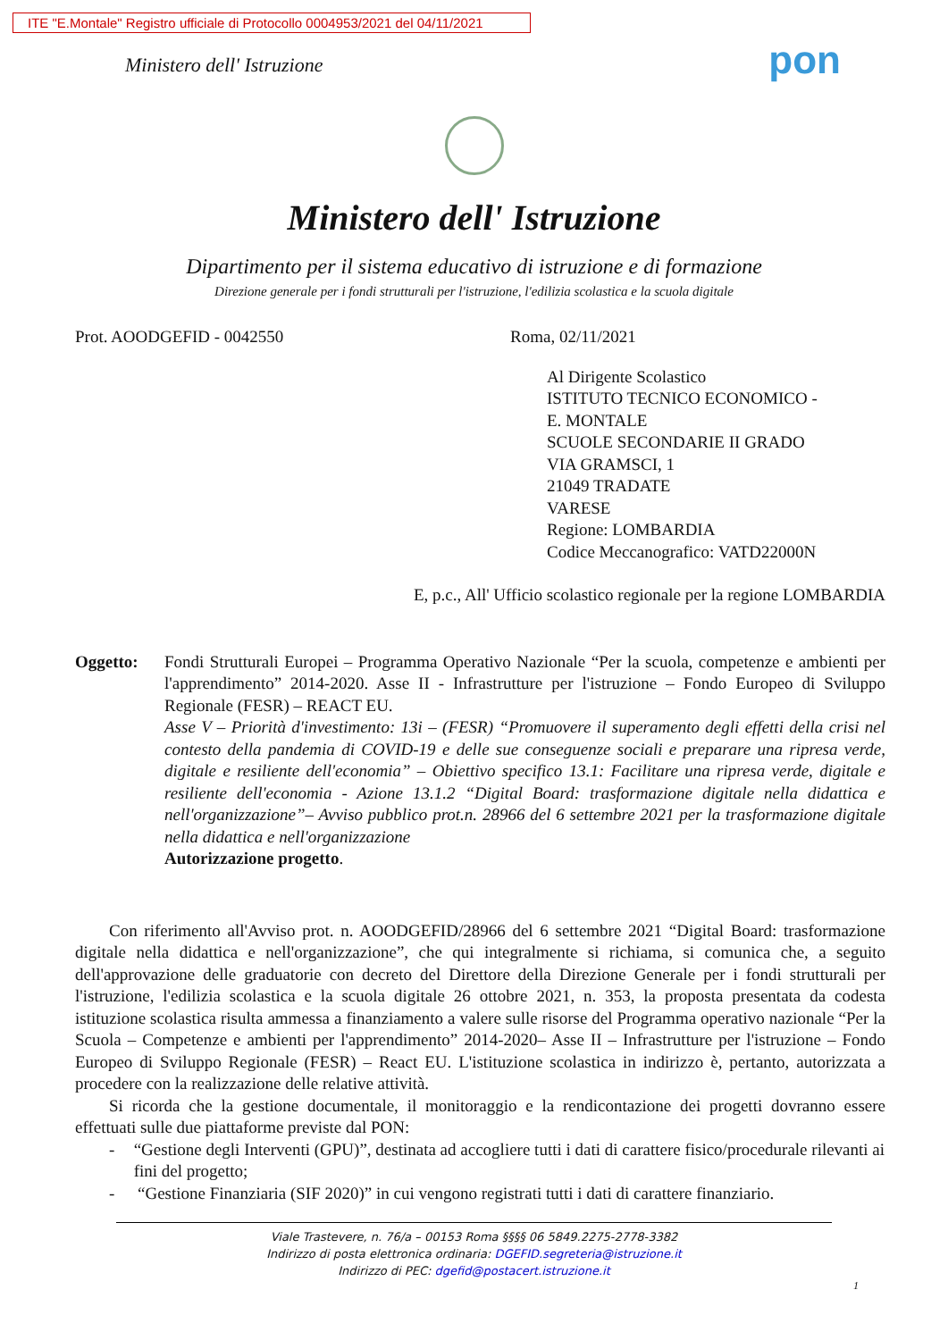ITE "E.Montale" Registro ufficiale di Protocollo 0004953/2021 del 04/11/2021
Ministero dell' Istruzione pon
Ministero dell' Istruzione
Dipartimento per il sistema educativo di istruzione e di formazione
Direzione generale per i fondi strutturali per l'istruzione, l'edilizia scolastica e la scuola digitale
Prot. AOODGEFID - 0042550 Roma, 02/11/2021
Al Dirigente Scolastico
ISTITUTO TECNICO ECONOMICO -
E. MONTALE
SCUOLE SECONDARIE II GRADO
VIA GRAMSCI, 1
21049 TRADATE
VARESE
Regione: LOMBARDIA
Codice Meccanografico: VATD22000N
E, p.c., All' Ufficio scolastico regionale per la regione LOMBARDIA
Oggetto: Fondi Strutturali Europei – Programma Operativo Nazionale “Per la scuola, competenze e ambienti per l'apprendimento” 2014-2020. Asse II - Infrastrutture per l'istruzione – Fondo Europeo di Sviluppo Regionale (FESR) – REACT EU.
Asse V – Priorità d'investimento: 13i – (FESR) “Promuovere il superamento degli effetti della crisi nel contesto della pandemia di COVID-19 e delle sue conseguenze sociali e preparare una ripresa verde, digitale e resiliente dell'economia” – Obiettivo specifico 13.1: Facilitare una ripresa verde, digitale e resiliente dell'economia - Azione 13.1.2 “Digital Board: trasformazione digitale nella didattica e nell'organizzazione”– Avviso pubblico prot.n. 28966 del 6 settembre 2021 per la trasformazione digitale nella didattica e nell'organizzazione
Autorizzazione progetto.
Con riferimento all'Avviso prot. n. AOODGEFID/28966 del 6 settembre 2021 “Digital Board: trasformazione digitale nella didattica e nell'organizzazione”, che qui integralmente si richiama, si comunica che, a seguito dell'approvazione delle graduatorie con decreto del Direttore della Direzione Generale per i fondi strutturali per l'istruzione, l'edilizia scolastica e la scuola digitale 26 ottobre 2021, n. 353, la proposta presentata da codesta istituzione scolastica risulta ammessa a finanziamento a valere sulle risorse del Programma operativo nazionale “Per la Scuola – Competenze e ambienti per l'apprendimento” 2014-2020– Asse II – Infrastrutture per l'istruzione – Fondo Europeo di Sviluppo Regionale (FESR) – React EU. L'istituzione scolastica in indirizzo è, pertanto, autorizzata a procedere con la realizzazione delle relative attività.
Si ricorda che la gestione documentale, il monitoraggio e la rendicontazione dei progetti dovranno essere effettuati sulle due piattaforme previste dal PON:
- “Gestione degli Interventi (GPU)”, destinata ad accogliere tutti i dati di carattere fisico/procedurale rilevanti ai fini del progetto;
- “Gestione Finanziaria (SIF 2020)” in cui vengono registrati tutti i dati di carattere finanziario.
Viale Trastevere, n. 76/a – 00153 Roma §§§§ 06 5849.2275-2778-3382
Indirizzo di posta elettronica ordinaria: DGEFID.segreteria@istruzione.it
Indirizzo di PEC: dgefid@postacert.istruzione.it
1